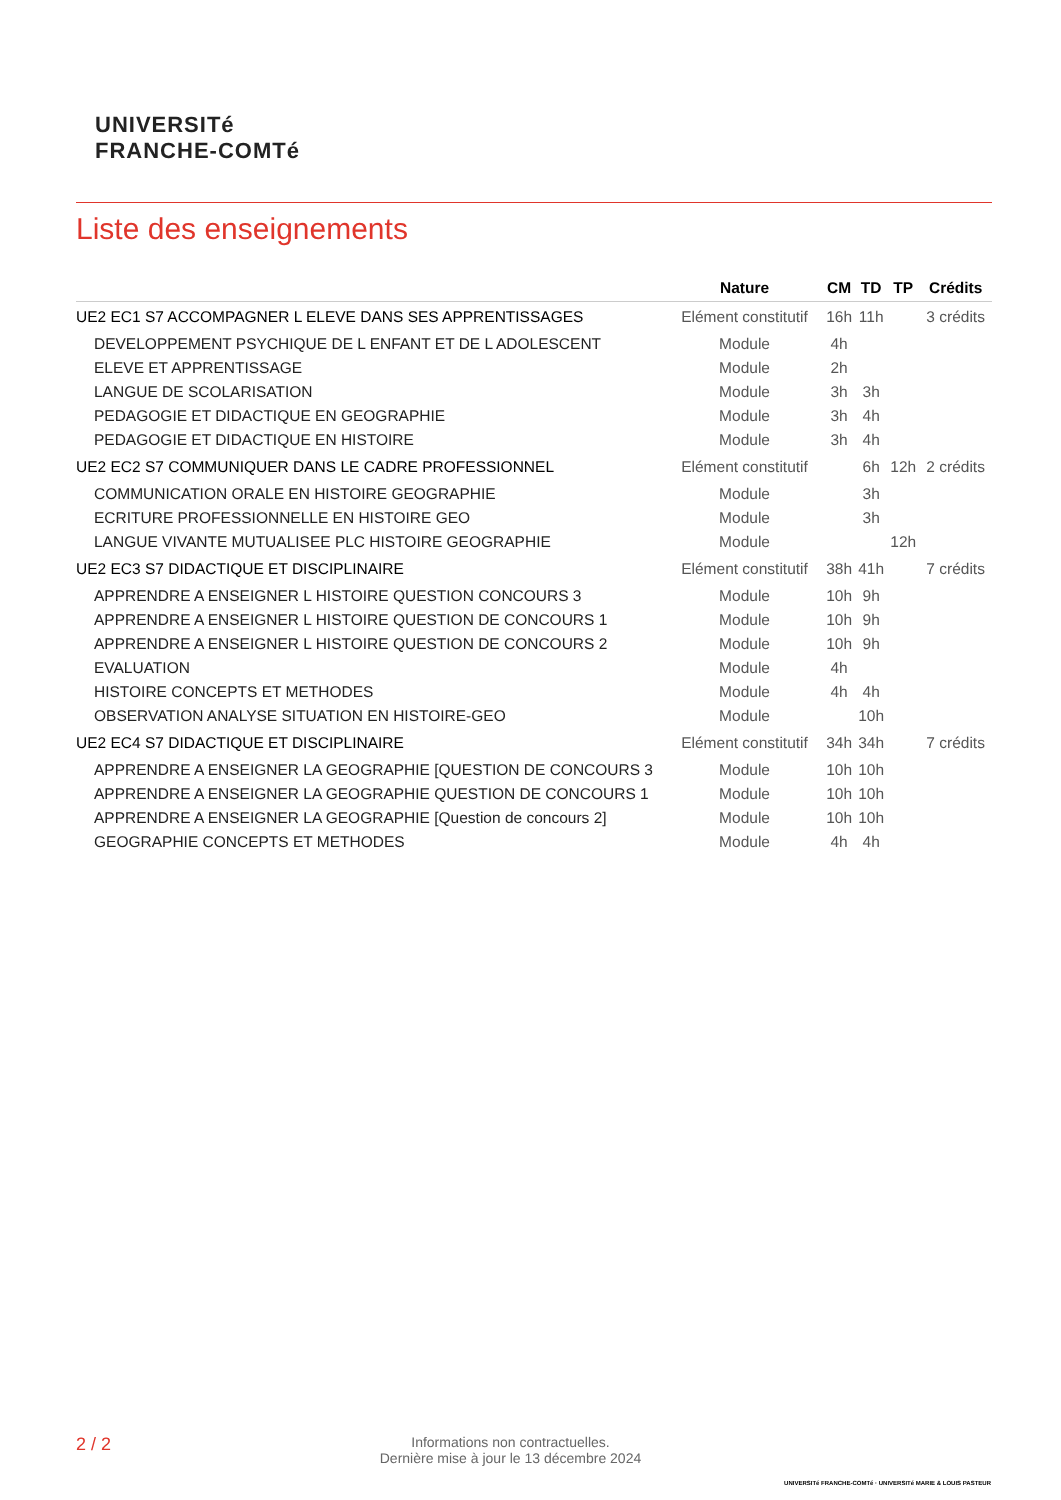UNIVERSITé
FRANCHE-COMTé
Liste des enseignements
| | Nature | CM | TD | TP | Crédits |
| --- | --- | --- | --- | --- | --- |
| UE2 EC1 S7 ACCOMPAGNER L ELEVE DANS SES APPRENTISSAGES | Elément constitutif | 16h | 11h | | 3 crédits |
| DEVELOPPEMENT PSYCHIQUE DE L ENFANT ET DE L ADOLESCENT | Module | 4h | | | |
| ELEVE ET APPRENTISSAGE | Module | 2h | | | |
| LANGUE DE SCOLARISATION | Module | 3h | 3h | | |
| PEDAGOGIE ET DIDACTIQUE EN GEOGRAPHIE | Module | 3h | 4h | | |
| PEDAGOGIE ET DIDACTIQUE EN HISTOIRE | Module | 3h | 4h | | |
| UE2 EC2 S7 COMMUNIQUER DANS LE CADRE PROFESSIONNEL | Elément constitutif | | 6h | 12h | 2 crédits |
| COMMUNICATION ORALE EN HISTOIRE GEOGRAPHIE | Module | | 3h | | |
| ECRITURE PROFESSIONNELLE EN HISTOIRE GEO | Module | | 3h | | |
| LANGUE VIVANTE MUTUALISEE PLC HISTOIRE GEOGRAPHIE | Module | | | 12h | |
| UE2 EC3 S7 DIDACTIQUE ET DISCIPLINAIRE | Elément constitutif | 38h | 41h | | 7 crédits |
| APPRENDRE A ENSEIGNER L HISTOIRE QUESTION CONCOURS 3 | Module | 10h | 9h | | |
| APPRENDRE A ENSEIGNER L HISTOIRE QUESTION DE CONCOURS 1 | Module | 10h | 9h | | |
| APPRENDRE A ENSEIGNER L HISTOIRE QUESTION DE CONCOURS 2 | Module | 10h | 9h | | |
| EVALUATION | Module | 4h | | | |
| HISTOIRE CONCEPTS ET METHODES | Module | 4h | 4h | | |
| OBSERVATION ANALYSE SITUATION EN HISTOIRE-GEO | Module | | 10h | | |
| UE2 EC4 S7 DIDACTIQUE ET DISCIPLINAIRE | Elément constitutif | 34h | 34h | | 7 crédits |
| APPRENDRE A ENSEIGNER LA GEOGRAPHIE [QUESTION DE CONCOURS 3 | Module | 10h | 10h | | |
| APPRENDRE A ENSEIGNER LA GEOGRAPHIE QUESTION DE CONCOURS 1 | Module | 10h | 10h | | |
| APPRENDRE A ENSEIGNER LA GEOGRAPHIE [Question de concours 2] | Module | 10h | 10h | | |
| GEOGRAPHIE CONCEPTS ET METHODES | Module | 4h | 4h | | |
2 / 2
Informations non contractuelles.
Dernière mise à jour le 13 décembre 2024
UNIVERSITé FRANCHE-COMTé · UNIVERSITé MARIE & LOUIS PASTEUR